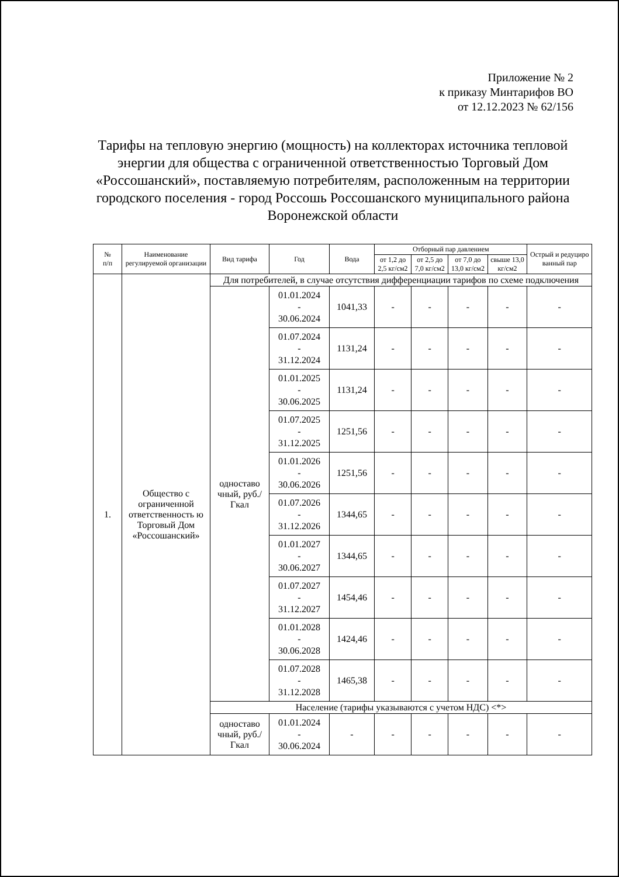Приложение № 2
к приказу Минтарифов ВО
от 12.12.2023 № 62/156
Тарифы на тепловую энергию (мощность) на коллекторах источника тепловой энергии для общества с ограниченной ответственностью Торговый Дом «Россошанский», поставляемую потребителям, расположенным на территории городского поселения - город Россошь Россошанского муниципального района Воронежской области
| № п/п | Наименование регулируемой организации | Вид тарифа | Год | Вода | Отборный пар давлением | | | | Острый и редуциро ванный пар |
| --- | --- | --- | --- | --- | --- | --- | --- | --- | --- |
| | | | | | от 1,2 до 2,5 кг/см2 | от 2,5 до 7,0 кг/см2 | от 7,0 до 13,0 кг/см2 | свыше 13,0 кг/см2 | |
| 1. | Общество с ограниченной ответственность ю Торговый Дом «Россошанский» | Для потребителей, в случае отсутствия дифференциации тарифов по схеме подключения | | | | | | | |
| | | одноставо чный, руб./Гкал | 01.01.2024 - 30.06.2024 | 1041,33 | - | - | - | - | - |
| | | | 01.07.2024 - 31.12.2024 | 1131,24 | - | - | - | - | - |
| | | | 01.01.2025 - 30.06.2025 | 1131,24 | - | - | - | - | - |
| | | | 01.07.2025 - 31.12.2025 | 1251,56 | - | - | - | - | - |
| | | | 01.01.2026 - 30.06.2026 | 1251,56 | - | - | - | - | - |
| | | | 01.07.2026 - 31.12.2026 | 1344,65 | - | - | - | - | - |
| | | | 01.01.2027 - 30.06.2027 | 1344,65 | - | - | - | - | - |
| | | | 01.07.2027 - 31.12.2027 | 1454,46 | - | - | - | - | - |
| | | | 01.01.2028 - 30.06.2028 | 1424,46 | - | - | - | - | - |
| | | | 01.07.2028 - 31.12.2028 | 1465,38 | - | - | - | - | - |
| | | Население (тарифы указываются с учетом НДС) <*> | | | | | | | |
| | | одноставо чный, руб./Гкал | 01.01.2024 - 30.06.2024 | - | - | - | - | - | - |